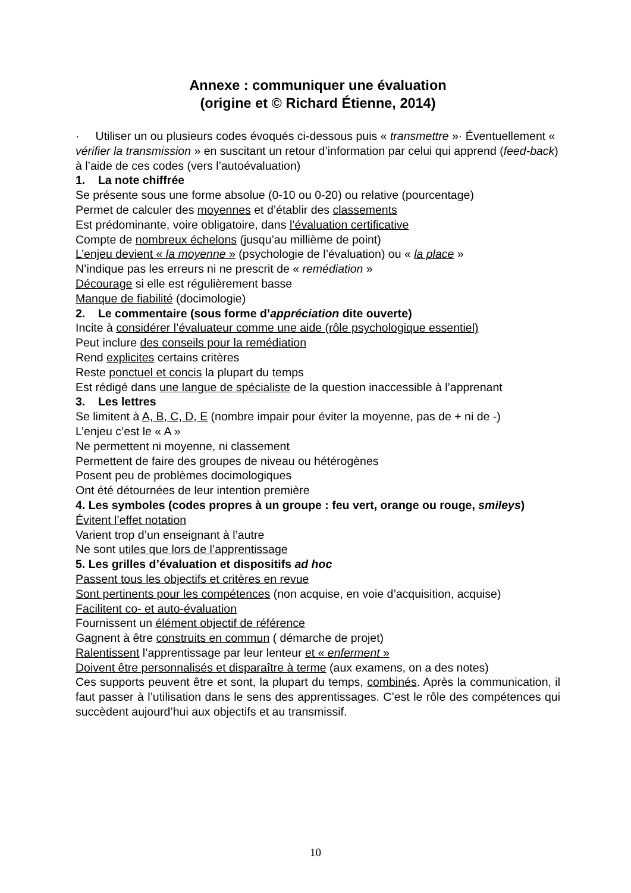Annexe : communiquer une évaluation
(origine et © Richard Étienne, 2014)
· Utiliser un ou plusieurs codes évoqués ci-dessous puis « transmettre »· Éventuellement « vérifier la transmission » en suscitant un retour d’information par celui qui apprend (feed-back) à l’aide de ces codes (vers l’autoévaluation)
1. La note chiffrée
Se présente sous une forme absolue (0-10 ou 0-20) ou relative (pourcentage)
Permet de calculer des moyennes et d’établir des classements
Est prédominante, voire obligatoire, dans l’évaluation certificative
Compte de nombreux échelons (jusqu’au millième de point)
L’enjeu devient « la moyenne » (psychologie de l’évaluation) ou « la place »
N’indique pas les erreurs ni ne prescrit de « remédiation »
Décourage si elle est régulièrement basse
Manque de fiabilité (docimologie)
2. Le commentaire (sous forme d’appréciation dite ouverte)
Incite à considérer l’évaluateur comme une aide (rôle psychologique essentiel)
Peut inclure des conseils pour la remédiation
Rend explicites certains critères
Reste ponctuel et concis la plupart du temps
Est rédigé dans une langue de spécialiste de la question inaccessible à l’apprenant
3. Les lettres
Se limitent à A, B, C, D, E (nombre impair pour éviter la moyenne, pas de + ni de -)
L’enjeu c’est le « A »
Ne permettent ni moyenne, ni classement
Permettent de faire des groupes de niveau ou hétérogènes
Posent peu de problèmes docimologiques
Ont été détournées de leur intention première
4. Les symboles (codes propres à un groupe : feu vert, orange ou rouge, smileys)
Évitent l’effet notation
Varient trop d’un enseignant à l’autre
Ne sont utiles que lors de l’apprentissage
5. Les grilles d’évaluation et dispositifs ad hoc
Passent tous les objectifs et critères en revue
Sont pertinents pour les compétences (non acquise, en voie d’acquisition, acquise)
Facilitent co- et auto-évaluation
Fournissent un élément objectif de référence
Gagnent à être construits en commun ( démarche de projet)
Ralentissent l’apprentissage par leur lenteur et « enferment »
Doivent être personnalisés et disparaître à terme (aux examens, on a des notes)
Ces supports peuvent être et sont, la plupart du temps, combinés. Après la communication, il faut passer à l’utilisation dans le sens des apprentissages. C’est le rôle des compétences qui succèdent aujourd’hui aux objectifs et au transmissif.
10